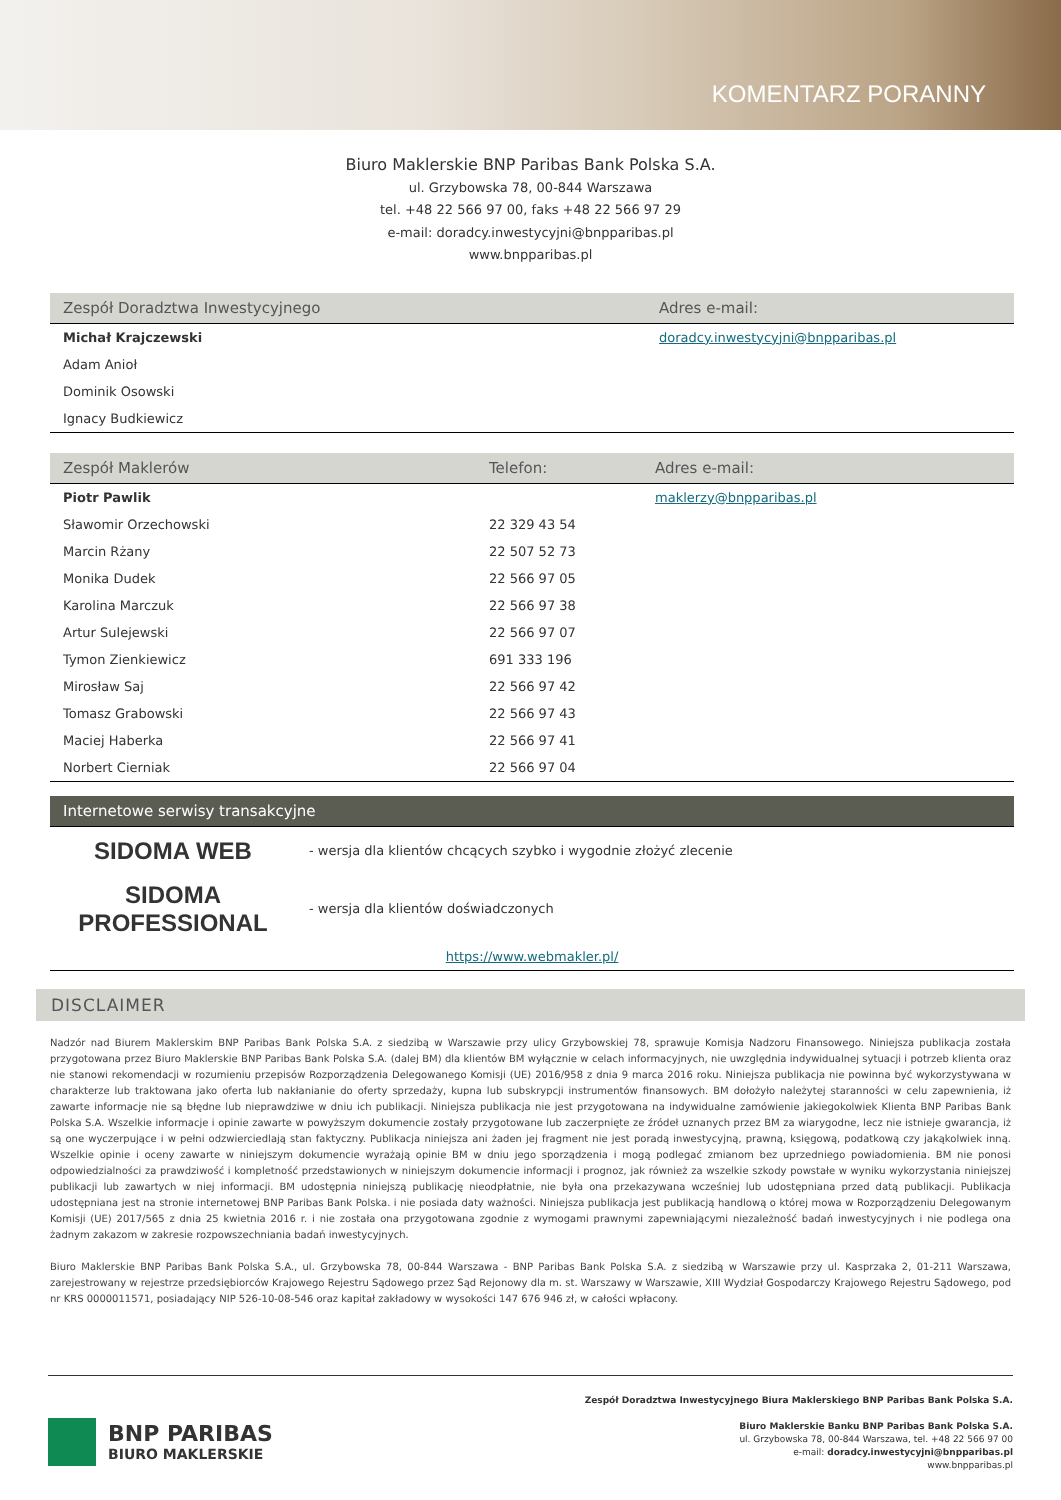KOMENTARZ PORANNY
Biuro Maklerskie BNP Paribas Bank Polska S.A.
ul. Grzybowska 78, 00-844 Warszawa
tel. +48 22 566 97 00, faks +48 22 566 97 29
e-mail: doradcy.inwestycyjni@bnpparibas.pl
www.bnpparibas.pl
| Zespół Doradztwa Inwestycyjnego | Adres e-mail: |
| --- | --- |
| Michał Krajczewski | doradcy.inwestycyjni@bnpparibas.pl |
| Adam Anioł | |
| Dominik Osowski | |
| Ignacy Budkiewicz | |
| Zespół Maklerów | Telefon: | Adres e-mail: |
| --- | --- | --- |
| Piotr Pawlik | | maklerzy@bnpparibas.pl |
| Sławomir Orzechowski | 22 329 43 54 | |
| Marcin Rżany | 22 507 52 73 | |
| Monika Dudek | 22 566 97 05 | |
| Karolina Marczuk | 22 566 97 38 | |
| Artur Sulejewski | 22 566 97 07 | |
| Tymon Zienkiewicz | 691 333 196 | |
| Mirosław Saj | 22 566 97 42 | |
| Tomasz Grabowski | 22 566 97 43 | |
| Maciej Haberka | 22 566 97 41 | |
| Norbert Cierniak | 22 566 97 04 | |
| Internetowe serwisy transakcyjne | |
| --- | --- |
| SIDOMA WEB | - wersja dla klientów chcących szybko i wygodnie złożyć zlecenie |
| SIDOMA PROFESSIONAL | - wersja dla klientów doświadczonych |
| https://www.webmakler.pl/ | |
DISCLAIMER
Nadzór nad Biurem Maklerskim BNP Paribas Bank Polska S.A. z siedzibą w Warszawie przy ulicy Grzybowskiej 78, sprawuje Komisja Nadzoru Finansowego. Niniejsza publikacja została przygotowana przez Biuro Maklerskie BNP Paribas Bank Polska S.A. (dalej BM) dla klientów BM wyłącznie w celach informacyjnych, nie uwzględnia indywidualnej sytuacji i potrzeb klienta oraz nie stanowi rekomendacji w rozumieniu przepisów Rozporządzenia Delegowanego Komisji (UE) 2016/958 z dnia 9 marca 2016 roku. Niniejsza publikacja nie powinna być wykorzystywana w charakterze lub traktowana jako oferta lub nakłanianie do oferty sprzedaży, kupna lub subskrypcji instrumentów finansowych. BM dołożyło należytej staranności w celu zapewnienia, iż zawarte informacje nie są błędne lub nieprawdziwe w dniu ich publikacji. Niniejsza publikacja nie jest przygotowana na indywidualne zamówienie jakiegokolwiek Klienta BNP Paribas Bank Polska S.A. Wszelkie informacje i opinie zawarte w powyższym dokumencie zostały przygotowane lub zaczerpnięte ze źródeł uznanych przez BM za wiarygodne, lecz nie istnieje gwarancja, iż są one wyczerpujące i w pełni odzwierciedlają stan faktyczny. Publikacja niniejsza ani żaden jej fragment nie jest poradą inwestycyjną, prawną, księgową, podatkową czy jakąkolwiek inną. Wszelkie opinie i oceny zawarte w niniejszym dokumencie wyrażają opinie BM w dniu jego sporządzenia i mogą podlegać zmianom bez uprzedniego powiadomienia. BM nie ponosi odpowiedzialności za prawdziwość i kompletność przedstawionych w niniejszym dokumencie informacji i prognoz, jak również za wszelkie szkody powstałe w wyniku wykorzystania niniejszej publikacji lub zawartych w niej informacji. BM udostępnia niniejszą publikację nieodpłatnie, nie była ona przekazywana wcześniej lub udostępniana przed datą publikacji. Publikacja udostępniana jest na stronie internetowej BNP Paribas Bank Polska. i nie posiada daty ważności. Niniejsza publikacja jest publikacją handlową o której mowa w Rozporządzeniu Delegowanym Komisji (UE) 2017/565 z dnia 25 kwietnia 2016 r. i nie została ona przygotowana zgodnie z wymogami prawnymi zapewniającymi niezależność badań inwestycyjnych i nie podlega ona żadnym zakazom w zakresie rozpowszechniania badań inwestycyjnych.
Biuro Maklerskie BNP Paribas Bank Polska S.A., ul. Grzybowska 78, 00-844 Warszawa - BNP Paribas Bank Polska S.A. z siedzibą w Warszawie przy ul. Kasprzaka 2, 01-211 Warszawa, zarejestrowany w rejestrze przedsiębiorców Krajowego Rejestru Sądowego przez Sąd Rejonowy dla m. st. Warszawy w Warszawie, XIII Wydział Gospodarczy Krajowego Rejestru Sądowego, pod nr KRS 0000011571, posiadający NIP 526-10-08-546 oraz kapitał zakładowy w wysokości 147 676 946 zł, w całości wpłacony.
BNP PARIBAS
BIURO MAKLERSKIE
Zespół Doradztwa Inwestycyjnego Biura Maklerskiego BNP Paribas Bank Polska S.A.
Biuro Maklerskie Banku BNP Paribas Bank Polska S.A.
ul. Grzybowska 78, 00-844 Warszawa, tel. +48 22 566 97 00
e-mail: doradcy.inwestycyjni@bnpparibas.pl
www.bnpparibas.pl